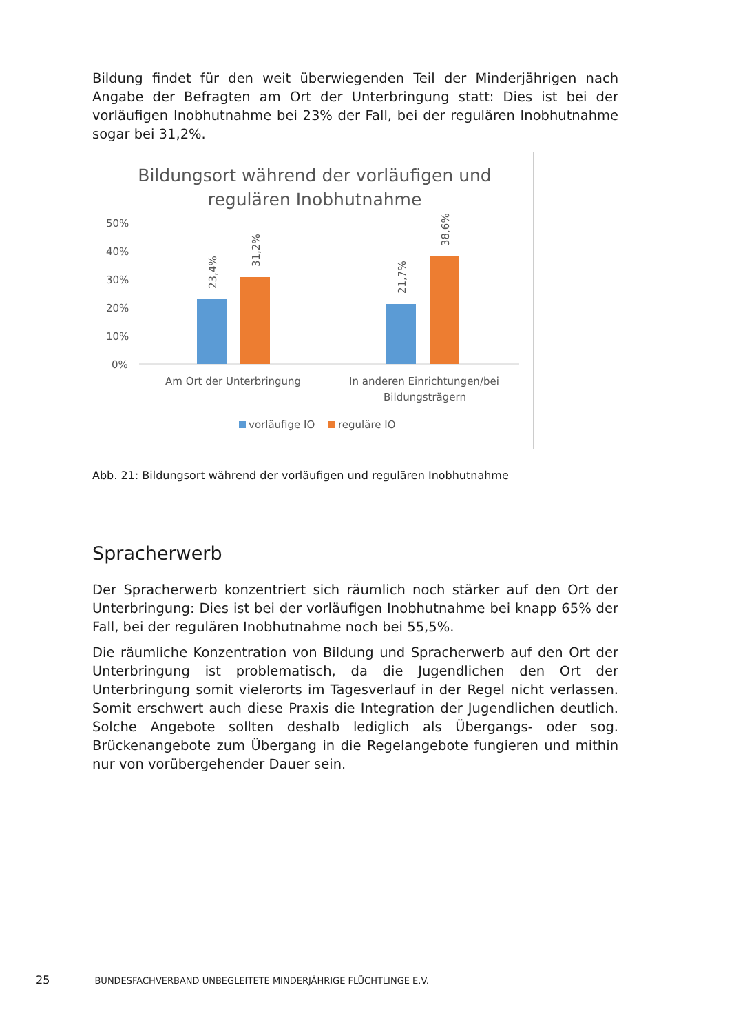Bildung findet für den weit überwiegenden Teil der Minderjährigen nach Angabe der Befragten am Ort der Unterbringung statt: Dies ist bei der vorläufigen Inobhutnahme bei 23% der Fall, bei der regulären Inobhutnahme sogar bei 31,2%.
Bildungsort während der vorläufigen und
regulären Inobhutnahme
50%
40%
30%
20%
10%
0%
23,4%
31,2%
21,7%
38,6%
Am Ort der Unterbringung
In anderen Einrichtungen/bei
Bildungsträgern
vorläufige IO
reguläre IO
Abb. 21: Bildungsort während der vorläufigen und regulären Inobhutnahme
Spracherwerb
Der Spracherwerb konzentriert sich räumlich noch stärker auf den Ort der Unterbringung: Dies ist bei der vorläufigen Inobhutnahme bei knapp 65% der Fall, bei der regulären Inobhutnahme noch bei 55,5%.
Die räumliche Konzentration von Bildung und Spracherwerb auf den Ort der Unterbringung ist problematisch, da die Jugendlichen den Ort der Unterbringung somit vielerorts im Tagesverlauf in der Regel nicht verlassen. Somit erschwert auch diese Praxis die Integration der Jugendlichen deutlich. Solche Angebote sollten deshalb lediglich als Übergangs- oder sog. Brückenangebote zum Übergang in die Regelangebote fungieren und mithin nur von vorübergehender Dauer sein.
25 BUNDESFACHVERBAND UNBEGLEITETE MINDERJÄHRIGE FLÜCHTLINGE E.V.